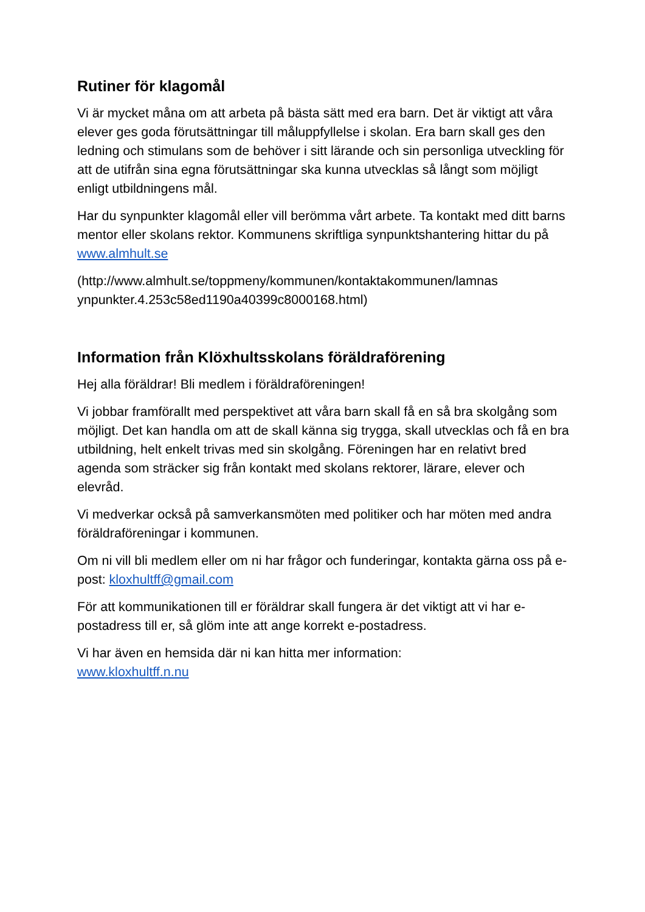Rutiner för klagomål
Vi är mycket måna om att arbeta på bästa sätt med era barn. Det är viktigt att våra elever ges goda förutsättningar till måluppfyllelse i skolan. Era barn skall ges den ledning och stimulans som de behöver i sitt lärande och sin personliga utveckling för att de utifrån sina egna förutsättningar ska kunna utvecklas så långt som möjligt enligt utbildningens mål.
Har du synpunkter klagomål eller vill berömma vårt arbete. Ta kontakt med ditt barns mentor eller skolans rektor. Kommunens skriftliga synpunktshantering hittar du på www.almhult.se
(http://www.almhult.se/toppmeny/kommunen/kontaktakommunen/lamnas ynpunkter.4.253c58ed1190a40399c8000168.html)
Information från Klöxhultsskolans föräldraförening
Hej alla föräldrar! Bli medlem i föräldraföreningen!
Vi jobbar framförallt med perspektivet att våra barn skall få en så bra skolgång som möjligt. Det kan handla om att de skall känna sig trygga, skall utvecklas och få en bra utbildning, helt enkelt trivas med sin skolgång. Föreningen har en relativt bred agenda som sträcker sig från kontakt med skolans rektorer, lärare, elever och elevråd.
Vi medverkar också på samverkansmöten med politiker och har möten med andra föräldraföreningar i kommunen.
Om ni vill bli medlem eller om ni har frågor och funderingar, kontakta gärna oss på e-post: kloxhultff@gmail.com
För att kommunikationen till er föräldrar skall fungera är det viktigt att vi har e-postadress till er, så glöm inte att ange korrekt e-postadress.
Vi har även en hemsida där ni kan hitta mer information:
www.kloxhultff.n.nu